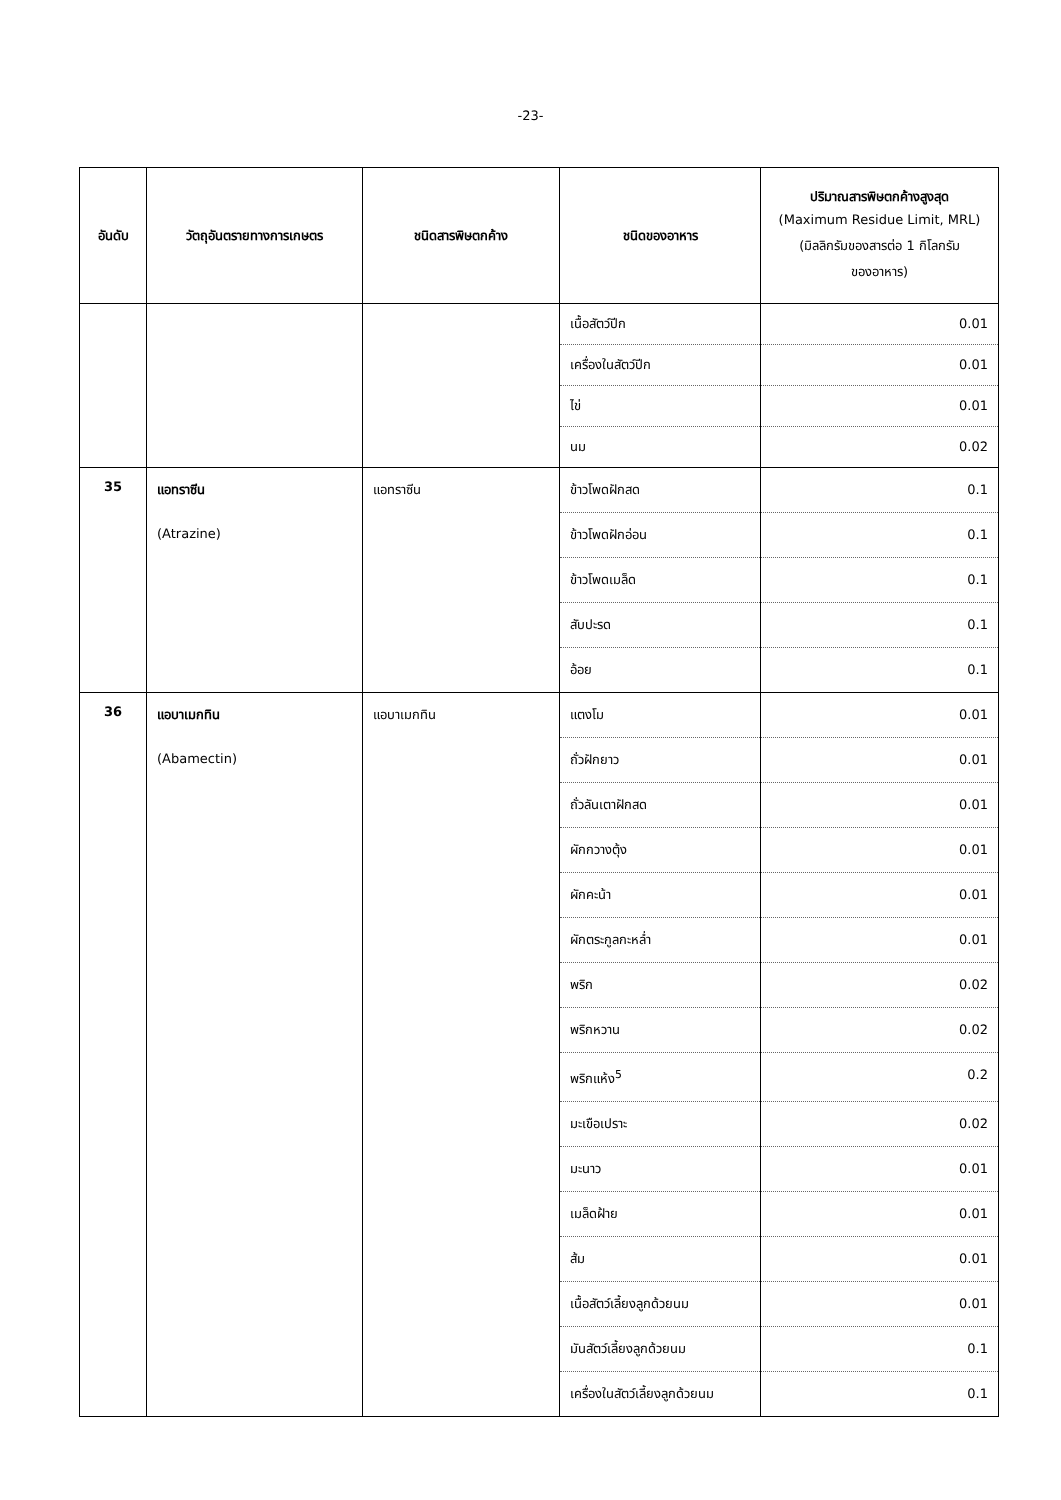-23-
| อันดับ | วัตถุอันตรายทางการเกษตร | ชนิดสารพิษตกค้าง | ชนิดของอาหาร | ปริมาณสารพิษตกค้างสูงสุด (Maximum Residue Limit, MRL) (มิลลิกรัมของสารต่อ 1 กิโลกรัม ของอาหาร) |
| --- | --- | --- | --- | --- |
| | | | เนื้อสัตว์ปีก | 0.01 |
| | | | เครื่องในสัตว์ปีก | 0.01 |
| | | | ไข่ | 0.01 |
| | | | นม | 0.02 |
| 35 | แอทราซีน (Atrazine) | แอทราซีน | ข้าวโพดฝักสด | 0.1 |
| | | | ข้าวโพดฝักอ่อน | 0.1 |
| | | | ข้าวโพดเมล็ด | 0.1 |
| | | | สับปะรด | 0.1 |
| | | | อ้อย | 0.1 |
| 36 | แอบาเมกทิน (Abamectin) | แอบาเมกทิน | แตงโม | 0.01 |
| | | | ถั่วฝักยาว | 0.01 |
| | | | ถั่วลันเตาฝักสด | 0.01 |
| | | | ผักกวางตุ้ง | 0.01 |
| | | | ผักคะน้า | 0.01 |
| | | | ผักตระกูลกะหล่ำ | 0.01 |
| | | | พริก | 0.02 |
| | | | พริกหวาน | 0.02 |
| | | | พริกแห้ง<sup>5</sup> | 0.2 |
| | | | มะเขือเปราะ | 0.02 |
| | | | มะนาว | 0.01 |
| | | | เมล็ดฝ้าย | 0.01 |
| | | | ส้ม | 0.01 |
| | | | เนื้อสัตว์เลี้ยงลูกด้วยนม | 0.01 |
| | | | มันสัตว์เลี้ยงลูกด้วยนม | 0.1 |
| | | | เครื่องในสัตว์เลี้ยงลูกด้วยนม | 0.1 |